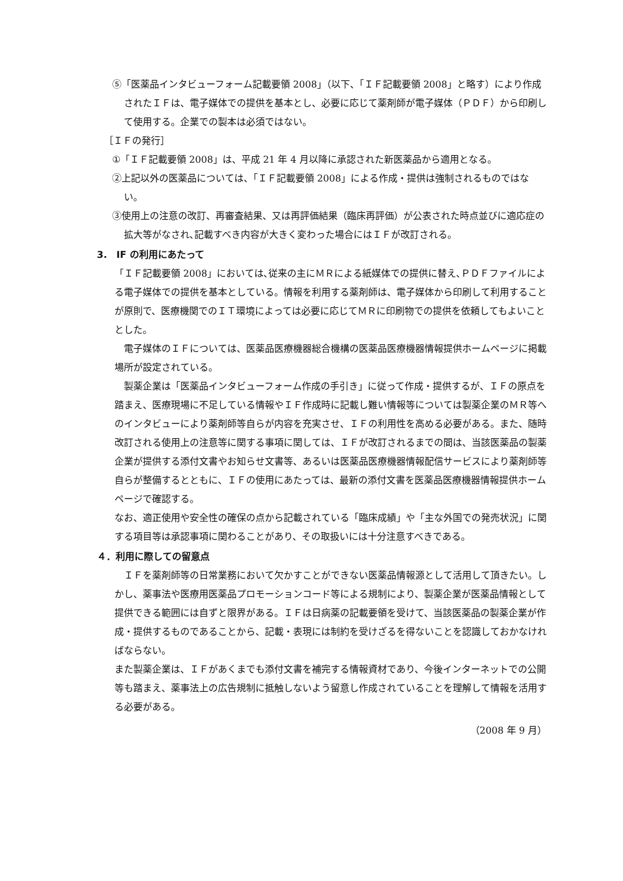⑤「医薬品インタビューフォーム記載要領 2008」（以下、「ＩＦ記載要領 2008」と略す）により作成されたＩＦは、電子媒体での提供を基本とし、必要に応じて薬剤師が電子媒体（ＰＤＦ）から印刷して使用する。企業での製本は必須ではない。
［ＩＦの発行］
①「ＩＦ記載要領 2008」は、平成 21 年 4 月以降に承認された新医薬品から適用となる。
②上記以外の医薬品については、「ＩＦ記載要領 2008」による作成・提供は強制されるものではない。
③使用上の注意の改訂、再審査結果、又は再評価結果（臨床再評価）が公表された時点並びに適応症の拡大等がなされ､記載すべき内容が大きく変わった場合にはＩＦが改訂される。
3.　IF の利用にあたって
「ＩＦ記載要領 2008」においては､従来の主にＭＲによる紙媒体での提供に替え､ＰＤＦファイルによる電子媒体での提供を基本としている。情報を利用する薬剤師は、電子媒体から印刷して利用することが原則で、医療機関でのＩＴ環境によっては必要に応じてＭＲに印刷物での提供を依頼してもよいこととした。
電子媒体のＩＦについては、医薬品医療機器総合機構の医薬品医療機器情報提供ホームページに掲載場所が設定されている。
製薬企業は「医薬品インタビューフォーム作成の手引き」に従って作成・提供するが、ＩＦの原点を踏まえ、医療現場に不足している情報やＩＦ作成時に記載し難い情報等については製薬企業のＭＲ等へのインタビューにより薬剤師等自らが内容を充実させ、ＩＦの利用性を高める必要がある。また、随時改訂される使用上の注意等に関する事項に関しては、ＩＦが改訂されるまでの間は、当該医薬品の製薬企業が提供する添付文書やお知らせ文書等、あるいは医薬品医療機器情報配信サービスにより薬剤師等自らが整備するとともに、ＩＦの使用にあたっては、最新の添付文書を医薬品医療機器情報提供ホームページで確認する。
なお、適正使用や安全性の確保の点から記載されている「臨床成績」や「主な外国での発売状況」に関する項目等は承認事項に関わることがあり、その取扱いには十分注意すべきである。
４．利用に際しての留意点
ＩＦを薬剤師等の日常業務において欠かすことができない医薬品情報源として活用して頂きたい。しかし、薬事法や医療用医薬品プロモーションコード等による規制により、製薬企業が医薬品情報として提供できる範囲には自ずと限界がある。ＩＦは日病薬の記載要領を受けて、当該医薬品の製薬企業が作成・提供するものであることから、記載・表現には制約を受けざるを得ないことを認識しておかなければならない。
また製薬企業は、ＩＦがあくまでも添付文書を補完する情報資材であり、今後インターネットでの公開等も踏まえ、薬事法上の広告規制に抵触しないよう留意し作成されていることを理解して情報を活用する必要がある。
（2008 年 9 月）